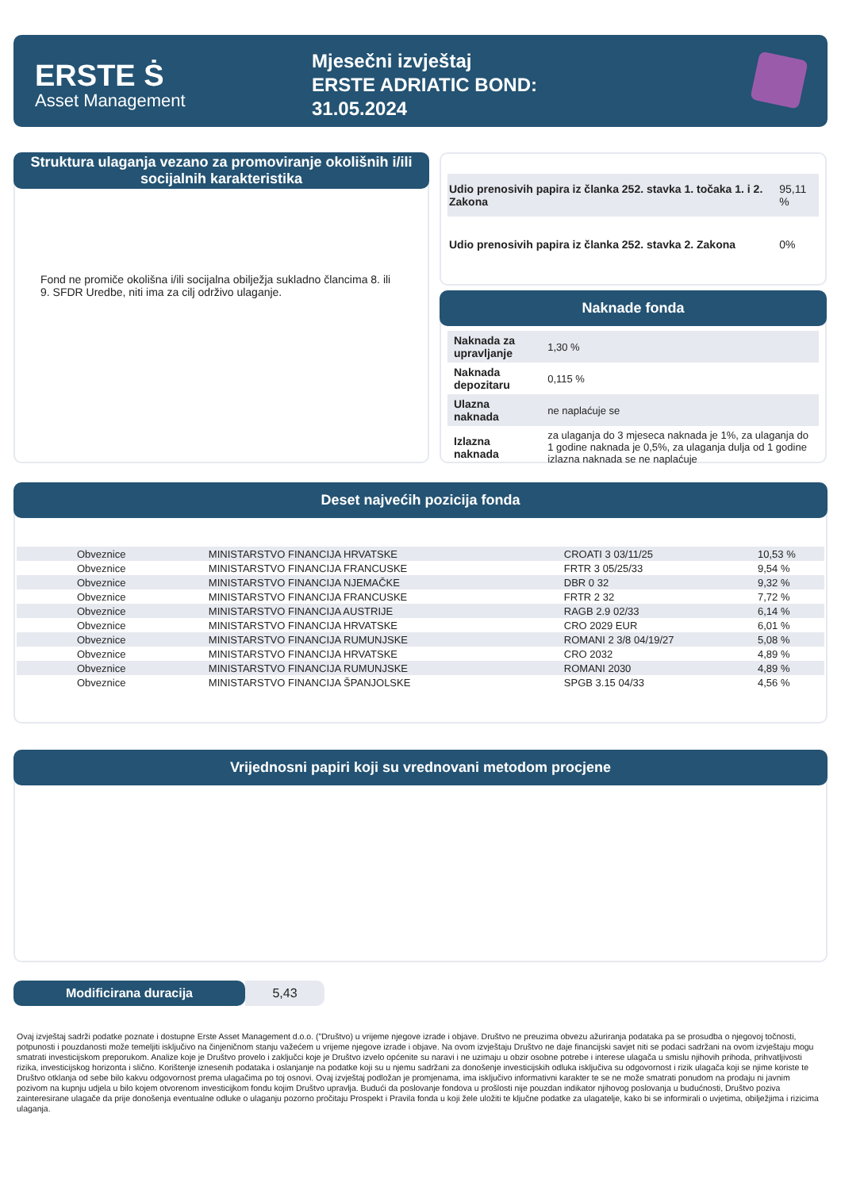ERSTE Ṡ
Asset Management
Mjesečni izvještaj
ERSTE ADRIATIC BOND:
31.05.2024
Struktura ulaganja vezano za promoviranje okolišnih i/ili socijalnih karakteristika
Fond ne promiče okolišna i/ili socijalna obilježja sukladno člancima 8. ili 9. SFDR Uredbe, niti ima za cilj održivo ulaganje.
| Udio prenosivih papira iz članka 252. stavka 1. točaka 1. i 2. Zakona | 95,11 % |
| Udio prenosivih papira iz članka 252. stavka 2. Zakona | 0% |
Naknade fonda
| Naknada za upravljanje | 1,30 % |
| Naknada depozitaru | 0,115 % |
| Ulazna naknada | ne naplaćuje se |
| Izlazna naknada | za ulaganja do 3 mjeseca naknada je 1%, za ulaganja do 1 godine naknada je 0,5%, za ulaganja dulja od 1 godine izlazna naknada se ne naplaćuje |
Deset najvećih pozicija fonda
| Obveznice | MINISTARSTVO FINANCIJA HRVATSKE | CROATI 3 03/11/25 | 10,53 % |
| Obveznice | MINISTARSTVO FINANCIJA FRANCUSKE | FRTR 3 05/25/33 | 9,54 % |
| Obveznice | MINISTARSTVO FINANCIJA NJEMAČKE | DBR 0 32 | 9,32 % |
| Obveznice | MINISTARSTVO FINANCIJA FRANCUSKE | FRTR 2 32 | 7,72 % |
| Obveznice | MINISTARSTVO FINANCIJA AUSTRIJE | RAGB 2.9 02/33 | 6,14 % |
| Obveznice | MINISTARSTVO FINANCIJA HRVATSKE | CRO 2029 EUR | 6,01 % |
| Obveznice | MINISTARSTVO FINANCIJA RUMUNJSKE | ROMANI 2 3/8 04/19/27 | 5,08 % |
| Obveznice | MINISTARSTVO FINANCIJA HRVATSKE | CRO 2032 | 4,89 % |
| Obveznice | MINISTARSTVO FINANCIJA RUMUNJSKE | ROMANI 2030 | 4,89 % |
| Obveznice | MINISTARSTVO FINANCIJA ŠPANJOLSKE | SPGB 3.15 04/33 | 4,56 % |
Vrijednosni papiri koji su vrednovani metodom procjene
Modificirana duracija 5,43
Ovaj izvještaj sadrži podatke poznate i dostupne Erste Asset Management d.o.o. ("Društvo) u vrijeme njegove izrade i objave. Društvo ne preuzima obvezu ažuriranja podataka pa se prosudba o njegovoj točnosti, potpunosti i pouzdanosti može temeljiti isključivo na činjeničnom stanju važećem u vrijeme njegove izrade i objave. Na ovom izvještaju Društvo ne daje financijski savjet niti se podaci sadržani na ovom izvještaju mogu smatrati investicijskom preporukom. Analize koje je Društvo provelo i zaključci koje je Društvo izvelo općenite su naravi i ne uzimaju u obzir osobne potrebe i interese ulagača u smislu njihovih prihoda, prihvatljivosti rizika, investicijskog horizonta i slično. Korištenje iznesenih podataka i oslanjanje na podatke koji su u njemu sadržani za donošenje investicijskih odluka isključiva su odgovornost i rizik ulagača koji se njime koriste te Društvo otklanja od sebe bilo kakvu odgovornost prema ulagačima po toj osnovi. Ovaj izvještaj podložan je promjenama, ima isključivo informativni karakter te se ne može smatrati ponudom na prodaju ni javnim pozivom na kupnju udjela u bilo kojem otvorenom investicijkom fondu kojim Društvo upravlja. Budući da poslovanje fondova u prošlosti nije pouzdan indikator njihovog poslovanja u budućnosti, Društvo poziva zainteresirane ulagače da prije donošenja eventualne odluke o ulaganju pozorno pročitaju Prospekt i Pravila fonda u koji žele uložiti te ključne podatke za ulagatelje, kako bi se informirali o uvjetima, obilježjima i rizicima ulaganja.